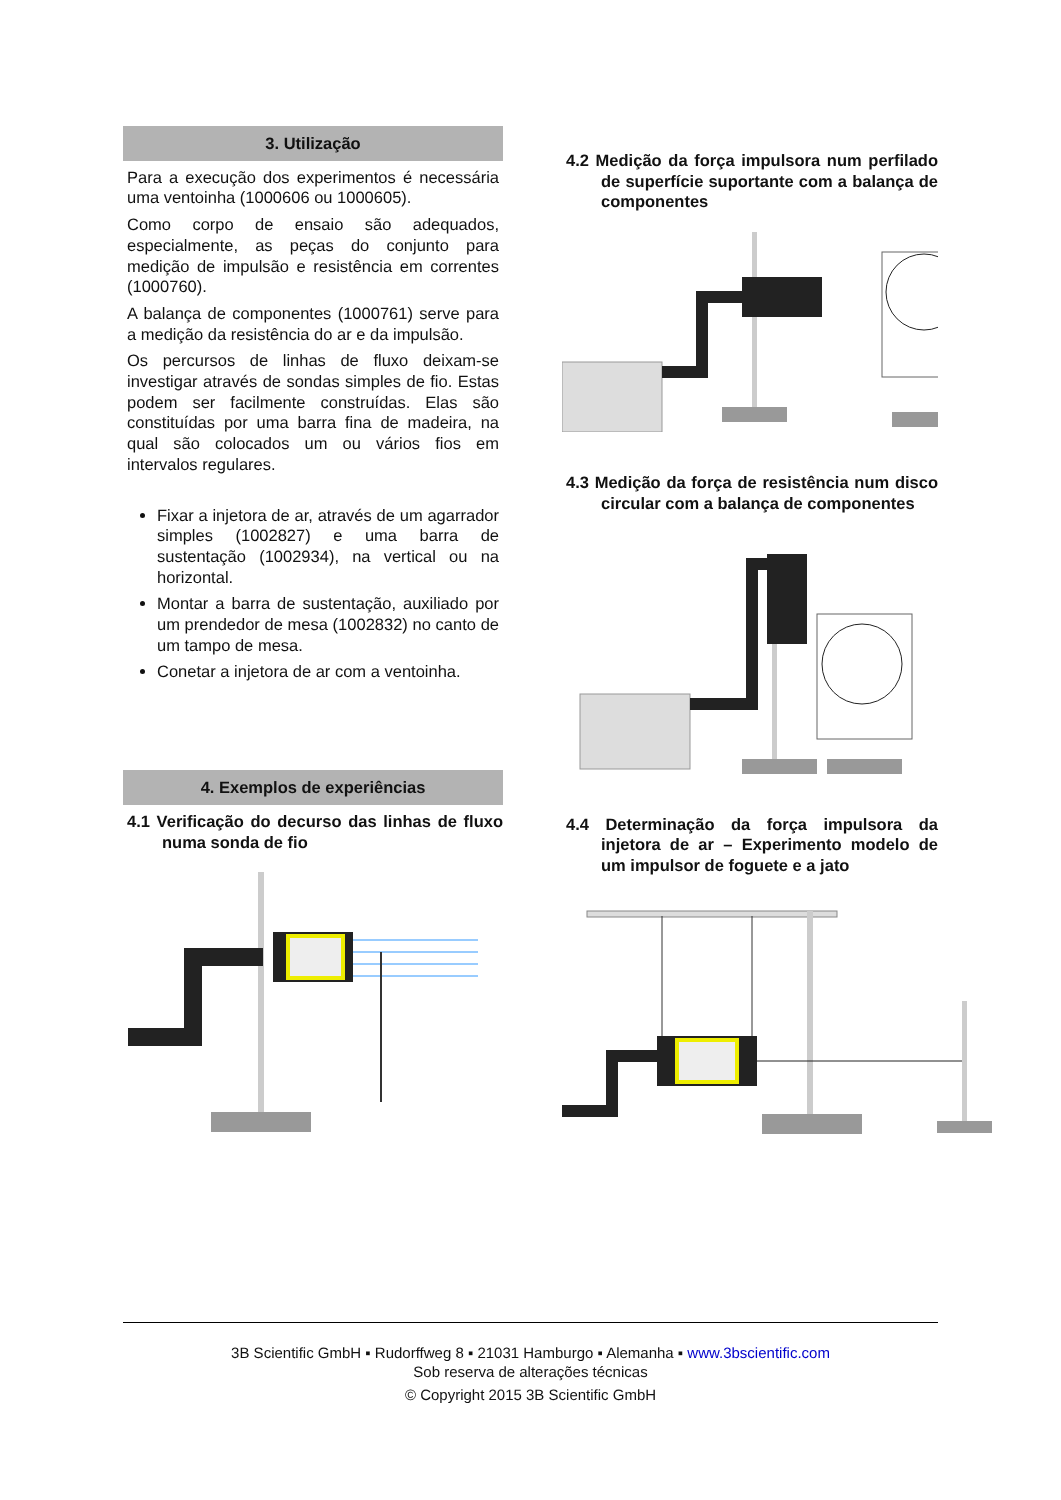3. Utilização
Para a execução dos experimentos é necessária uma ventoinha (1000606 ou 1000605).
Como corpo de ensaio são adequados, especialmente, as peças do conjunto para medição de impulsão e resistência em correntes (1000760).
A balança de componentes (1000761) serve para a medição da resistência do ar e da impulsão.
Os percursos de linhas de fluxo deixam-se investigar através de sondas simples de fio. Estas podem ser facilmente construídas. Elas são constituídas por uma barra fina de madeira, na qual são colocados um ou vários fios em intervalos regulares.
Fixar a injetora de ar, através de um agarrador simples (1002827) e uma barra de sustentação (1002934), na vertical ou na horizontal.
Montar a barra de sustentação, auxiliado por um prendedor de mesa (1002832) no canto de um tampo de mesa.
Conetar a injetora de ar com a ventoinha.
4. Exemplos de experiências
4.1 Verificação do decurso das linhas de fluxo numa sonda de fio
4.2 Medição da força impulsora num perfilado de superfície suportante com a balança de componentes
4.3 Medição da força de resistência num disco circular com a balança de componentes
4.4 Determinação da força impulsora da injetora de ar – Experimento modelo de um impulsor de foguete e a jato
3B Scientific GmbH ▪ Rudorffweg 8 ▪ 21031 Hamburgo ▪ Alemanha ▪ www.3bscientific.com
Sob reserva de alterações técnicas
© Copyright 2015 3B Scientific GmbH